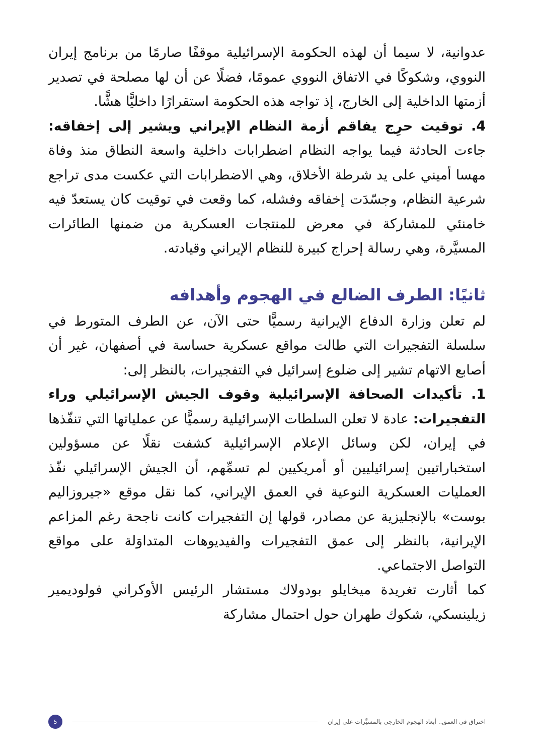عدوانية، لا سيما أن لهذه الحكومة الإسرائيلية موقفًا صارمًا من برنامج إيران النووي، وشكوكًا في الاتفاق النووي عمومًا، فضلًا عن أن لها مصلحة في تصدير أزمتها الداخلية إلى الخارج، إذ تواجه هذه الحكومة استقرارًا داخليًّا هشًّا.
4. توقيت حرِج يفاقم أزمة النظام الإيراني ويشير إلى إخفاقه: جاءت الحادثة فيما يواجه النظام اضطرابات داخلية واسعة النطاق منذ وفاة مهسا أميني على يد شرطة الأخلاق، وهي الاضطرابات التي عكست مدى تراجع شرعية النظام، وجسّدَت إخفاقه وفشله، كما وقعت في توقيت كان يستعدّ فيه خامنئي للمشاركة في معرض للمنتجات العسكرية من ضمنها الطائرات المسيَّرة، وهي رسالة إحراج كبيرة للنظام الإيراني وقيادته.
ثانيًا: الطرف الضالع في الهجوم وأهدافه
لم تعلن وزارة الدفاع الإيرانية رسميًّا حتى الآن، عن الطرف المتورط في سلسلة التفجيرات التي طالت مواقع عسكرية حساسة في أصفهان، غير أن أصابع الاتهام تشير إلى ضلوع إسرائيل في التفجيرات، بالنظر إلى:
1. تأكيدات الصحافة الإسرائيلية وقوف الجيش الإسرائيلي وراء التفجيرات: عادة لا تعلن السلطات الإسرائيلية رسميًّا عن عملياتها التي تنفّذها في إيران، لكن وسائل الإعلام الإسرائيلية كشفت نقلًا عن مسؤولين استخباراتيين إسرائيليين أو أمريكيين لم تسمِّهم، أن الجيش الإسرائيلي نفّذ العمليات العسكرية النوعية في العمق الإيراني، كما نقل موقع «جيروزاليم بوست» بالإنجليزية عن مصادر، قولها إن التفجيرات كانت ناجحة رغم المزاعم الإيرانية، بالنظر إلى عمق التفجيرات والفيديوهات المتداوَلة على مواقع التواصل الاجتماعي.
كما أثارت تغريدة ميخايلو بودولاك مستشار الرئيس الأوكراني فولوديمير زيلينسكي، شكوك طهران حول احتمال مشاركة
اختراق في العمق.. أبعاد الهجوم الخارجي بالمسيَّرات على إيران
5